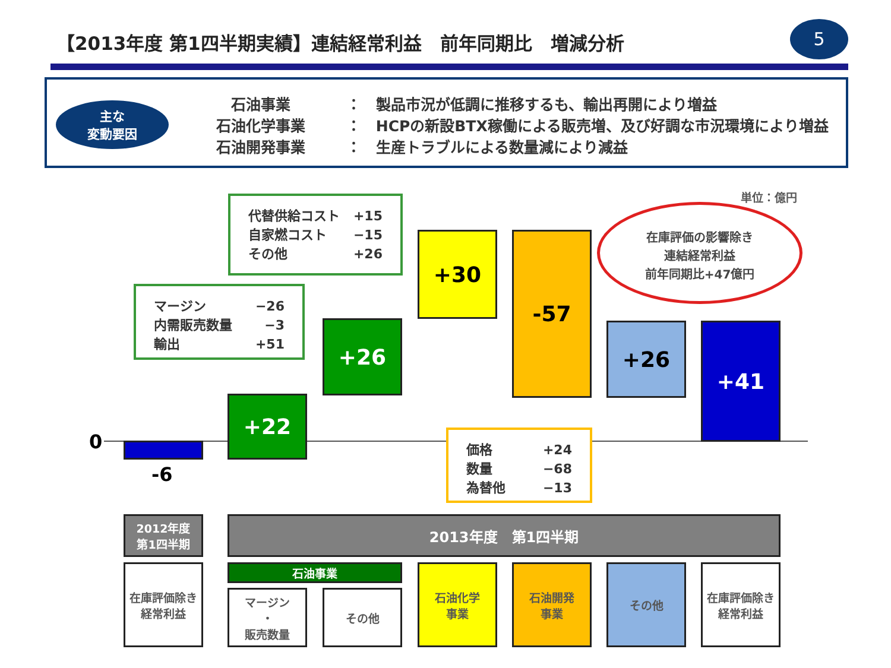【2013年度 第1四半期実績】連結経常利益　前年同期比　増減分析
5
主な
変動要因
石油事業 ：　製品市況が低調に推移するも、輸出再開により増益
石油化学事業 ：　HCPの新設BTX稼働による販売増、及び好調な市況環境により増益
石油開発事業 ：　生産トラブルによる数量減により減益
単位：億円
0
-6
+22
+26
+30 -57
+26 +41
| マージン | −26 |
| 内需販売数量 | −3 |
| 輸出 | +51 |
| 代替供給コスト | +15 |
| 自家燃コスト | −15 |
| その他 | +26 |
| 価格 | +24 |
| 数量 | −68 |
| 為替他 | −13 |
在庫評価の影響除き
連結経常利益
前年同期比+47億円
2012年度
第1四半期
2013年度　第1四半期
在庫評価除き
経常利益
石油事業
マージン
・
販売数量
その他
石油化学
事業
石油開発
事業
その他
在庫評価除き
経常利益